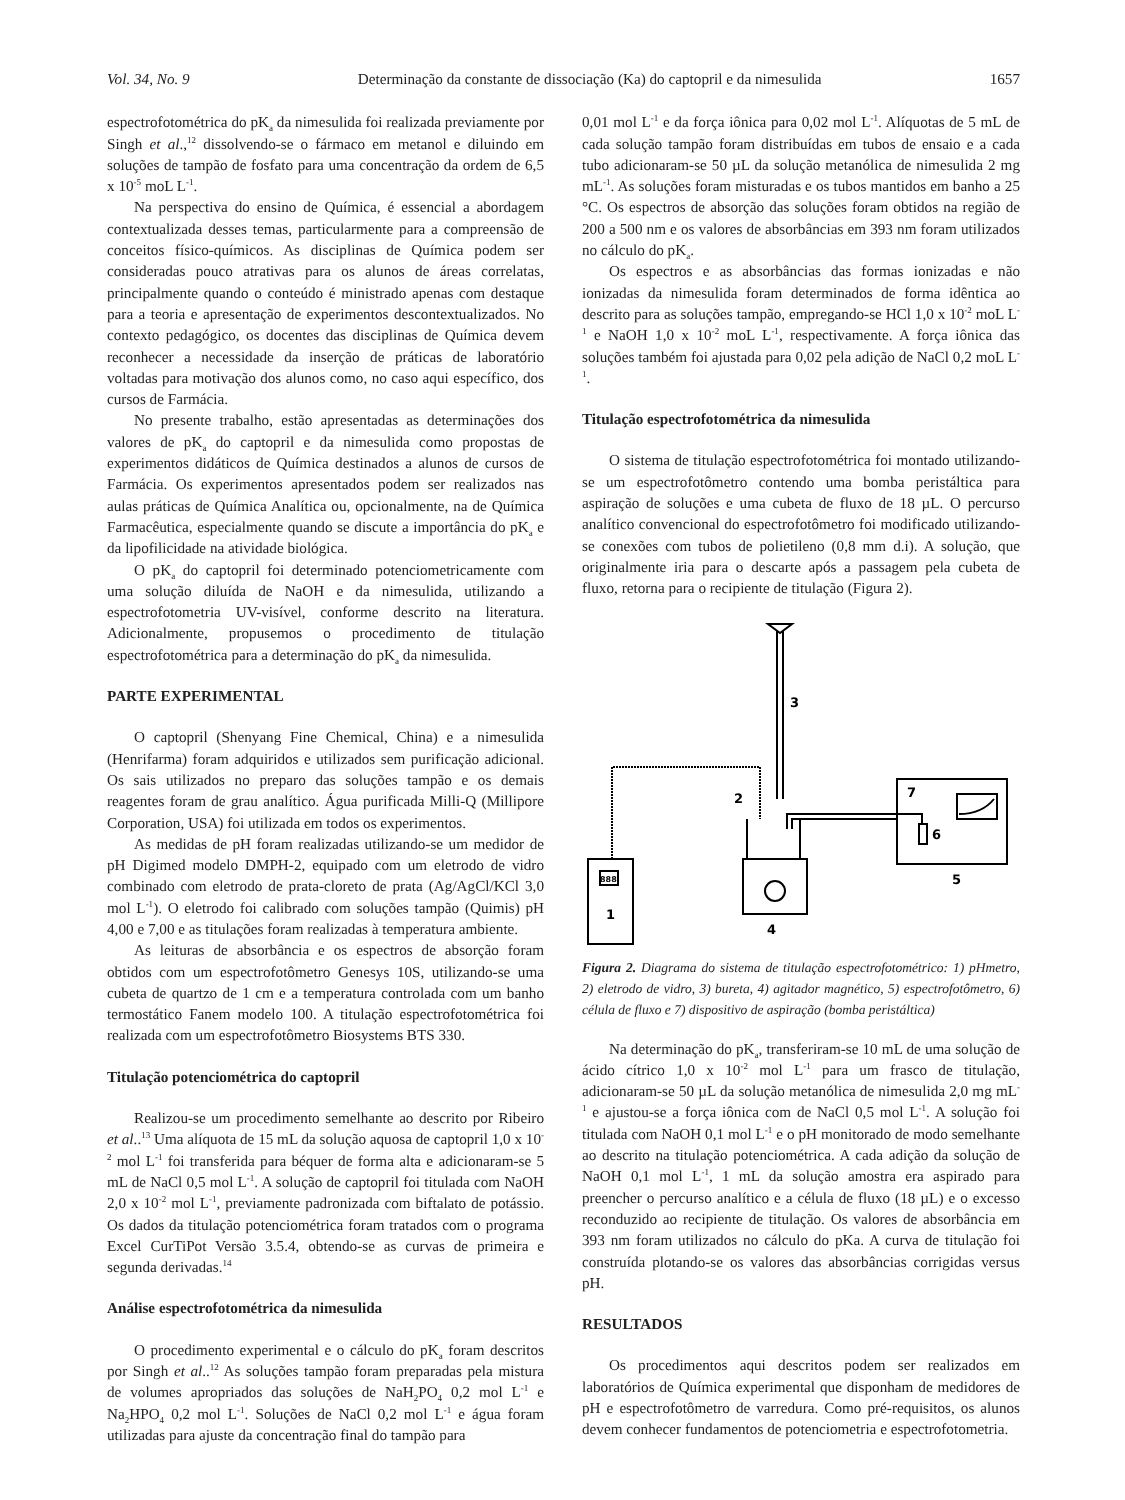Vol. 34, No. 9 Determinação da constante de dissociação (Ka) do captopril e da nimesulida 1657
espectrofotométrica do pK<sub>a</sub> da nimesulida foi realizada previamente por Singh et al.,<sup>12</sup> dissolvendo-se o fármaco em metanol e diluindo em soluções de tampão de fosfato para uma concentração da ordem de 6,5 x 10<sup>-5</sup> moL L<sup>-1</sup>.
Na perspectiva do ensino de Química, é essencial a abordagem contextualizada desses temas, particularmente para a compreensão de conceitos físico-químicos. As disciplinas de Química podem ser consideradas pouco atrativas para os alunos de áreas correlatas, principalmente quando o conteúdo é ministrado apenas com destaque para a teoria e apresentação de experimentos descontextualizados. No contexto pedagógico, os docentes das disciplinas de Química devem reconhecer a necessidade da inserção de práticas de laboratório voltadas para motivação dos alunos como, no caso aqui específico, dos cursos de Farmácia.
No presente trabalho, estão apresentadas as determinações dos valores de pK<sub>a</sub> do captopril e da nimesulida como propostas de experimentos didáticos de Química destinados a alunos de cursos de Farmácia. Os experimentos apresentados podem ser realizados nas aulas práticas de Química Analítica ou, opcionalmente, na de Química Farmacêutica, especialmente quando se discute a importância do pK<sub>a</sub> e da lipofilicidade na atividade biológica.
O pK<sub>a</sub> do captopril foi determinado potenciometricamente com uma solução diluída de NaOH e da nimesulida, utilizando a espectrofotometria UV-visível, conforme descrito na literatura. Adicionalmente, propusemos o procedimento de titulação espectrofotométrica para a determinação do pK<sub>a</sub> da nimesulida.
PARTE EXPERIMENTAL
O captopril (Shenyang Fine Chemical, China) e a nimesulida (Henrifarma) foram adquiridos e utilizados sem purificação adicional. Os sais utilizados no preparo das soluções tampão e os demais reagentes foram de grau analítico. Água purificada Milli-Q (Millipore Corporation, USA) foi utilizada em todos os experimentos.
As medidas de pH foram realizadas utilizando-se um medidor de pH Digimed modelo DMPH-2, equipado com um eletrodo de vidro combinado com eletrodo de prata-cloreto de prata (Ag/AgCl/KCl 3,0 mol L<sup>-1</sup>). O eletrodo foi calibrado com soluções tampão (Quimis) pH 4,00 e 7,00 e as titulações foram realizadas à temperatura ambiente.
As leituras de absorbância e os espectros de absorção foram obtidos com um espectrofotômetro Genesys 10S, utilizando-se uma cubeta de quartzo de 1 cm e a temperatura controlada com um banho termostático Fanem modelo 100. A titulação espectrofotométrica foi realizada com um espectrofotômetro Biosystems BTS 330.
Titulação potenciométrica do captopril
Realizou-se um procedimento semelhante ao descrito por Ribeiro et al..<sup>13</sup> Uma alíquota de 15 mL da solução aquosa de captopril 1,0 x 10<sup>-2</sup> mol L<sup>-1</sup> foi transferida para béquer de forma alta e adicionaram-se 5 mL de NaCl 0,5 mol L<sup>-1</sup>. A solução de captopril foi titulada com NaOH 2,0 x 10<sup>-2</sup> mol L<sup>-1</sup>, previamente padronizada com biftalato de potássio. Os dados da titulação potenciométrica foram tratados com o programa Excel CurTiPot Versão 3.5.4, obtendo-se as curvas de primeira e segunda derivadas.<sup>14</sup>
Análise espectrofotométrica da nimesulida
O procedimento experimental e o cálculo do pK<sub>a</sub> foram descritos por Singh et al..<sup>12</sup> As soluções tampão foram preparadas pela mistura de volumes apropriados das soluções de NaH<sub>2</sub>PO<sub>4</sub> 0,2 mol L<sup>-1</sup> e Na<sub>2</sub>HPO<sub>4</sub> 0,2 mol L<sup>-1</sup>. Soluções de NaCl 0,2 mol L<sup>-1</sup> e água foram utilizadas para ajuste da concentração final do tampão para
0,01 mol L<sup>-1</sup> e da força iônica para 0,02 mol L<sup>-1</sup>. Alíquotas de 5 mL de cada solução tampão foram distribuídas em tubos de ensaio e a cada tubo adicionaram-se 50 µL da solução metanólica de nimesulida 2 mg mL<sup>-1</sup>. As soluções foram misturadas e os tubos mantidos em banho a 25 °C. Os espectros de absorção das soluções foram obtidos na região de 200 a 500 nm e os valores de absorbâncias em 393 nm foram utilizados no cálculo do pK<sub>a</sub>.
Os espectros e as absorbâncias das formas ionizadas e não ionizadas da nimesulida foram determinados de forma idêntica ao descrito para as soluções tampão, empregando-se HCl 1,0 x 10<sup>-2</sup> moL L<sup>-1</sup> e NaOH 1,0 x 10<sup>-2</sup> moL L<sup>-1</sup>, respectivamente. A força iônica das soluções também foi ajustada para 0,02 pela adição de NaCl 0,2 moL L<sup>-1</sup>.
Titulação espectrofotométrica da nimesulida
O sistema de titulação espectrofotométrica foi montado utilizando-se um espectrofotômetro contendo uma bomba peristáltica para aspiração de soluções e uma cubeta de fluxo de 18 µL. O percurso analítico convencional do espectrofotômetro foi modificado utilizando-se conexões com tubos de polietileno (0,8 mm d.i). A solução, que originalmente iria para o descarte após a passagem pela cubeta de fluxo, retorna para o recipiente de titulação (Figura 2).
1
2
3
4
5
6
7
888
Figura 2. Diagrama do sistema de titulação espectrofotométrico: 1) pHmetro, 2) eletrodo de vidro, 3) bureta, 4) agitador magnético, 5) espectrofotômetro, 6) célula de fluxo e 7) dispositivo de aspiração (bomba peristáltica)
Na determinação do pK<sub>a</sub>, transferiram-se 10 mL de uma solução de ácido cítrico 1,0 x 10<sup>-2</sup> mol L<sup>-1</sup> para um frasco de titulação, adicionaram-se 50 µL da solução metanólica de nimesulida 2,0 mg mL<sup>-1</sup> e ajustou-se a força iônica com de NaCl 0,5 mol L<sup>-1</sup>. A solução foi titulada com NaOH 0,1 mol L<sup>-1</sup> e o pH monitorado de modo semelhante ao descrito na titulação potenciométrica. A cada adição da solução de NaOH 0,1 mol L<sup>-1</sup>, 1 mL da solução amostra era aspirado para preencher o percurso analítico e a célula de fluxo (18 µL) e o excesso reconduzido ao recipiente de titulação. Os valores de absorbância em 393 nm foram utilizados no cálculo do pKa. A curva de titulação foi construída plotando-se os valores das absorbâncias corrigidas versus pH.
RESULTADOS
Os procedimentos aqui descritos podem ser realizados em laboratórios de Química experimental que disponham de medidores de pH e espectrofotômetro de varredura. Como pré-requisitos, os alunos devem conhecer fundamentos de potenciometria e espectrofotometria.